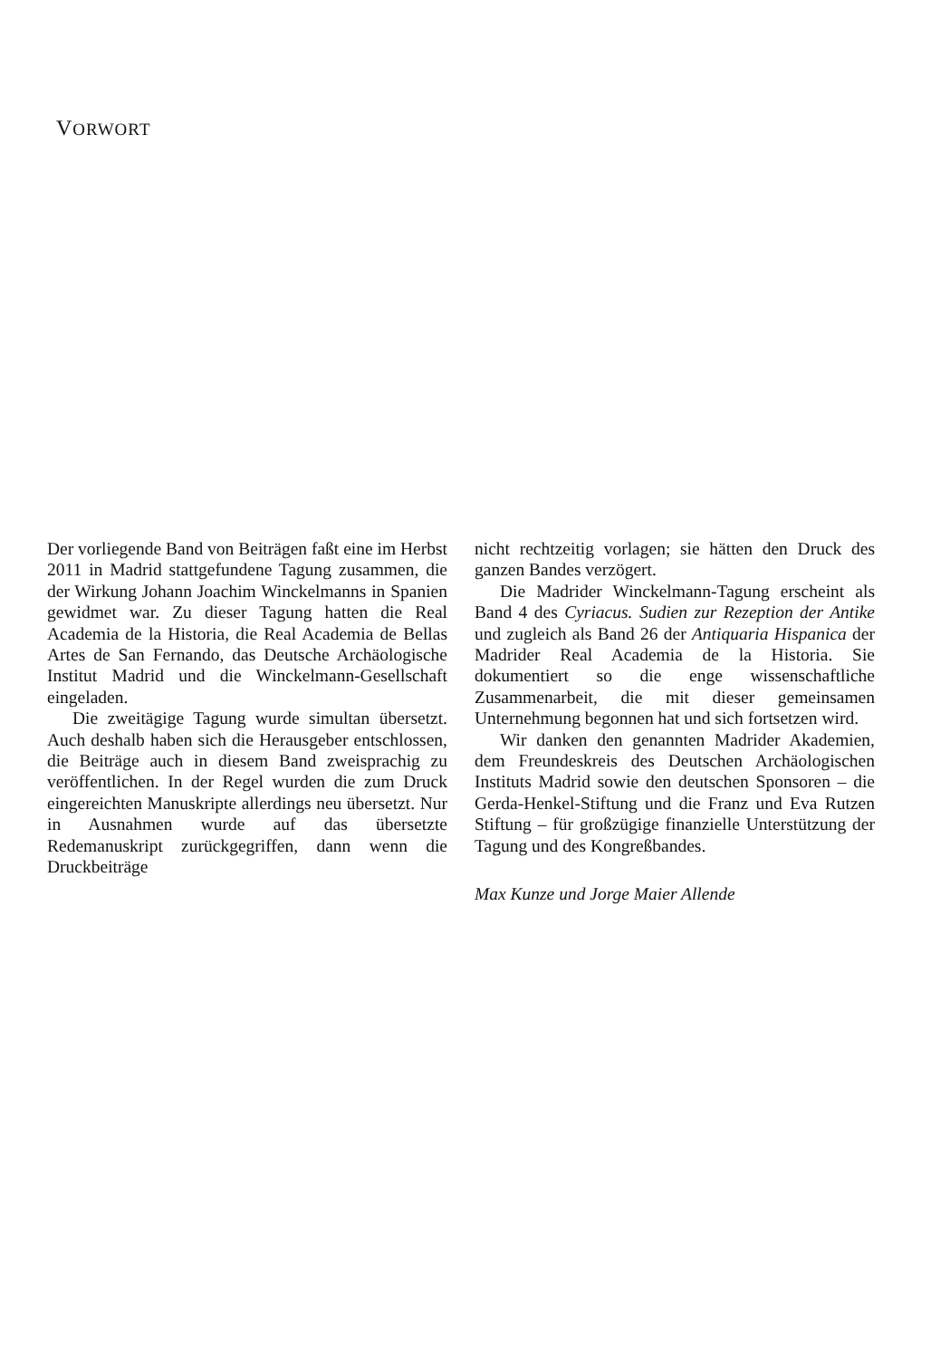VORWORT
Der vorliegende Band von Beiträgen faßt eine im Herbst 2011 in Madrid stattgefundene Tagung zusammen, die der Wirkung Johann Joachim Winckelmanns in Spanien gewidmet war. Zu dieser Tagung hatten die Real Academia de la Historia, die Real Academia de Bellas Artes de San Fernando, das Deutsche Archäologische Institut Madrid und die Winckelmann-Gesellschaft eingeladen.
Die zweitägige Tagung wurde simultan übersetzt. Auch deshalb haben sich die Herausgeber entschlossen, die Beiträge auch in diesem Band zweisprachig zu veröffentlichen. In der Regel wurden die zum Druck eingereichten Manuskripte allerdings neu übersetzt. Nur in Ausnahmen wurde auf das übersetzte Redemanuskript zurückgegriffen, dann wenn die Druckbeiträge
nicht rechtzeitig vorlagen; sie hätten den Druck des ganzen Bandes verzögert.
Die Madrider Winckelmann-Tagung erscheint als Band 4 des Cyriacus. Sudien zur Rezeption der Antike und zugleich als Band 26 der Antiquaria Hispanica der Madrider Real Academia de la Historia. Sie dokumentiert so die enge wissenschaftliche Zusammenarbeit, die mit dieser gemeinsamen Unternehmung begonnen hat und sich fortsetzen wird.
Wir danken den genannten Madrider Akademien, dem Freundeskreis des Deutschen Archäologischen Instituts Madrid sowie den deutschen Sponsoren – die Gerda-Henkel-Stiftung und die Franz und Eva Rutzen Stiftung – für großzügige finanzielle Unterstützung der Tagung und des Kongreßbandes.
Max Kunze und Jorge Maier Allende